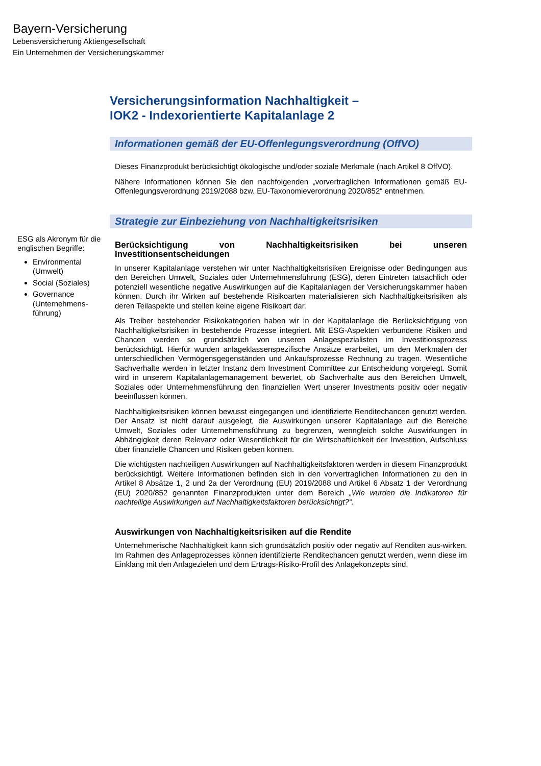Bayern-Versicherung
Lebensversicherung Aktiengesellschaft
Ein Unternehmen der Versicherungskammer
Versicherungsinformation Nachhaltigkeit –
IOK2 - Indexorientierte Kapitalanlage 2
Informationen gemäß der EU-Offenlegungsverordnung (OffVO)
Dieses Finanzprodukt berücksichtigt ökologische und/oder soziale Merkmale (nach Artikel 8 OffVO).
Nähere Informationen können Sie den nachfolgenden „vorvertraglichen Informationen gemäß EU-Offenlegungsverordnung 2019/2088 bzw. EU-Taxonomieverordnung 2020/852“ entnehmen.
Strategie zur Einbeziehung von Nachhaltigkeitsrisiken
ESG als Akronym für die englischen Begriffe:
Environmental (Umwelt)
Social (Soziales)
Governance (Unternehmens-führung)
Berücksichtigung von Nachhaltigkeitsrisiken bei unseren Investitionsentscheidungen
In unserer Kapitalanlage verstehen wir unter Nachhaltigkeitsrisiken Ereignisse oder Bedingungen aus den Bereichen Umwelt, Soziales oder Unternehmensführung (ESG), deren Eintreten tatsächlich oder potenziell wesentliche negative Auswirkungen auf die Kapitalanlagen der Versicherungskammer haben können. Durch ihr Wirken auf bestehende Risikoarten materialisieren sich Nachhaltigkeitsrisiken als deren Teilaspekte und stellen keine eigene Risikoart dar.
Als Treiber bestehender Risikokategorien haben wir in der Kapitalanlage die Berücksichtigung von Nachhaltigkeitsrisiken in bestehende Prozesse integriert. Mit ESG-Aspekten verbundene Risiken und Chancen werden so grundsätzlich von unseren Anlagespezialisten im Investitionsprozess berücksichtigt. Hierfür wurden anlageklassenspezifische Ansätze erarbeitet, um den Merkmalen der unterschiedlichen Vermögensgegenständen und Ankaufsprozesse Rechnung zu tragen. Wesentliche Sachverhalte werden in letzter Instanz dem Investment Committee zur Entscheidung vorgelegt. Somit wird in unserem Kapitalanlagemanagement bewertet, ob Sachverhalte aus den Bereichen Umwelt, Soziales oder Unternehmensführung den finanziellen Wert unserer Investments positiv oder negativ beeinflussen können.
Nachhaltigkeitsrisiken können bewusst eingegangen und identifizierte Renditechancen genutzt werden. Der Ansatz ist nicht darauf ausgelegt, die Auswirkungen unserer Kapitalanlage auf die Bereiche Umwelt, Soziales oder Unternehmensführung zu begrenzen, wenngleich solche Auswirkungen in Abhängigkeit deren Relevanz oder Wesentlichkeit für die Wirtschaftlichkeit der Investition, Aufschluss über finanzielle Chancen und Risiken geben können.
Die wichtigsten nachteiligen Auswirkungen auf Nachhaltigkeitsfaktoren werden in diesem Finanzprodukt berücksichtigt. Weitere Informationen befinden sich in den vorvertraglichen Informationen zu den in Artikel 8 Absätze 1, 2 und 2a der Verordnung (EU) 2019/2088 und Artikel 6 Absatz 1 der Verordnung (EU) 2020/852 genannten Finanzprodukten unter dem Bereich „Wie wurden die Indikatoren für nachteilige Auswirkungen auf Nachhaltigkeitsfaktoren berücksichtigt?“.
Auswirkungen von Nachhaltigkeitsrisiken auf die Rendite
Unternehmerische Nachhaltigkeit kann sich grundsätzlich positiv oder negativ auf Renditen aus-wirken. Im Rahmen des Anlageprozesses können identifizierte Renditechancen genutzt werden, wenn diese im Einklang mit den Anlagezielen und dem Ertrags-Risiko-Profil des Anlagekonzepts sind.